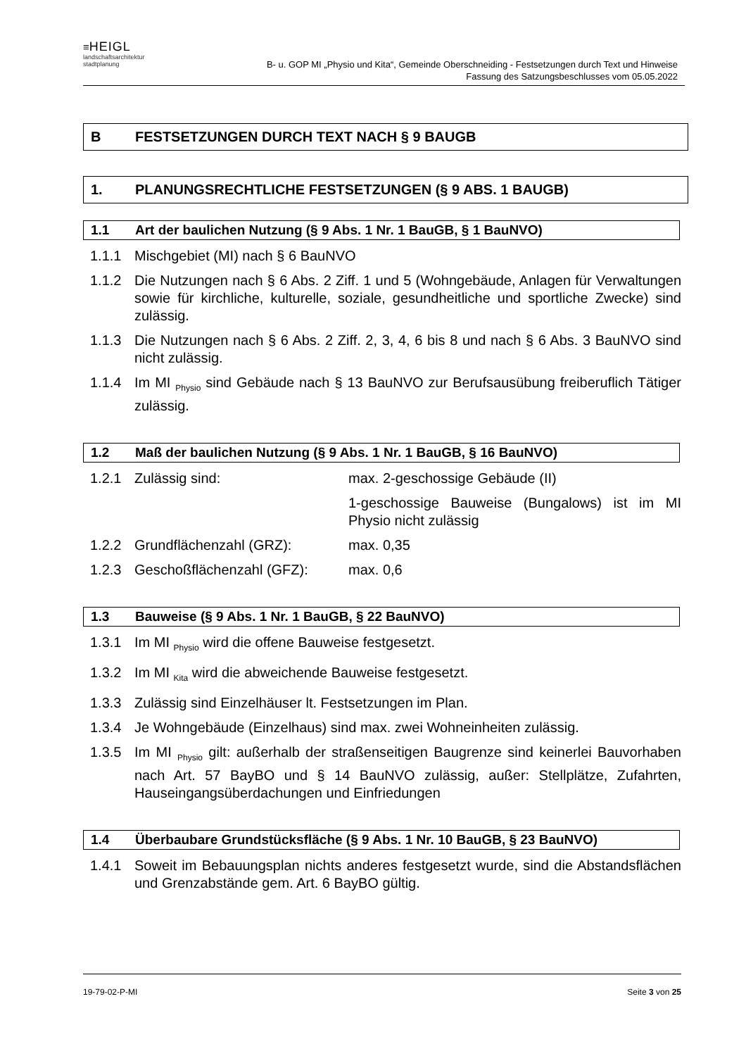≡HEIGL
landschaftsarchitektur
stadtplanung
B- u. GOP MI „Physio und Kita“, Gemeinde Oberschneiding - Festsetzungen durch Text und Hinweise
Fassung des Satzungsbeschlusses vom 05.05.2022
B FESTSETZUNGEN DURCH TEXT NACH § 9 BAUGB
1. PLANUNGSRECHTLICHE FESTSETZUNGEN (§ 9 ABS. 1 BAUGB)
1.1 Art der baulichen Nutzung (§ 9 Abs. 1 Nr. 1 BauGB, § 1 BauNVO)
1.1.1 Mischgebiet (MI) nach § 6 BauNVO
1.1.2 Die Nutzungen nach § 6 Abs. 2 Ziff. 1 und 5 (Wohngebäude, Anlagen für Verwaltungen sowie für kirchliche, kulturelle, soziale, gesundheitliche und sportliche Zwecke) sind zulässig.
1.1.3 Die Nutzungen nach § 6 Abs. 2 Ziff. 2, 3, 4, 6 bis 8 und nach § 6 Abs. 3 BauNVO sind nicht zulässig.
1.1.4 Im MI <sub>Physio</sub> sind Gebäude nach § 13 BauNVO zur Berufsausübung freiberuflich Tätiger zulässig.
1.2 Maß der baulichen Nutzung (§ 9 Abs. 1 Nr. 1 BauGB, § 16 BauNVO)
1.2.1 Zulässig sind: max. 2-geschossige Gebäude (II)
1-geschossige Bauweise (Bungalows) ist im MI Physio nicht zulässig
1.2.2 Grundflächenzahl (GRZ): max. 0,35
1.2.3 Geschoßflächenzahl (GFZ): max. 0,6
1.3 Bauweise (§ 9 Abs. 1 Nr. 1 BauGB, § 22 BauNVO)
1.3.1 Im MI <sub>Physio</sub> wird die offene Bauweise festgesetzt.
1.3.2 Im MI <sub>Kita</sub> wird die abweichende Bauweise festgesetzt.
1.3.3 Zulässig sind Einzelhäuser lt. Festsetzungen im Plan.
1.3.4 Je Wohngebäude (Einzelhaus) sind max. zwei Wohneinheiten zulässig.
1.3.5 Im MI <sub>Physio</sub> gilt: außerhalb der straßenseitigen Baugrenze sind keinerlei Bauvorhaben nach Art. 57 BayBO und § 14 BauNVO zulässig, außer: Stellplätze, Zufahrten, Hauseingangsüberdachungen und Einfriedungen
1.4 Überbaubare Grundstücksfläche (§ 9 Abs. 1 Nr. 10 BauGB, § 23 BauNVO)
1.4.1 Soweit im Bebauungsplan nichts anderes festgesetzt wurde, sind die Abstandsflächen und Grenzabstände gem. Art. 6 BayBO gültig.
19-79-02-P-MI Seite 3 von 25